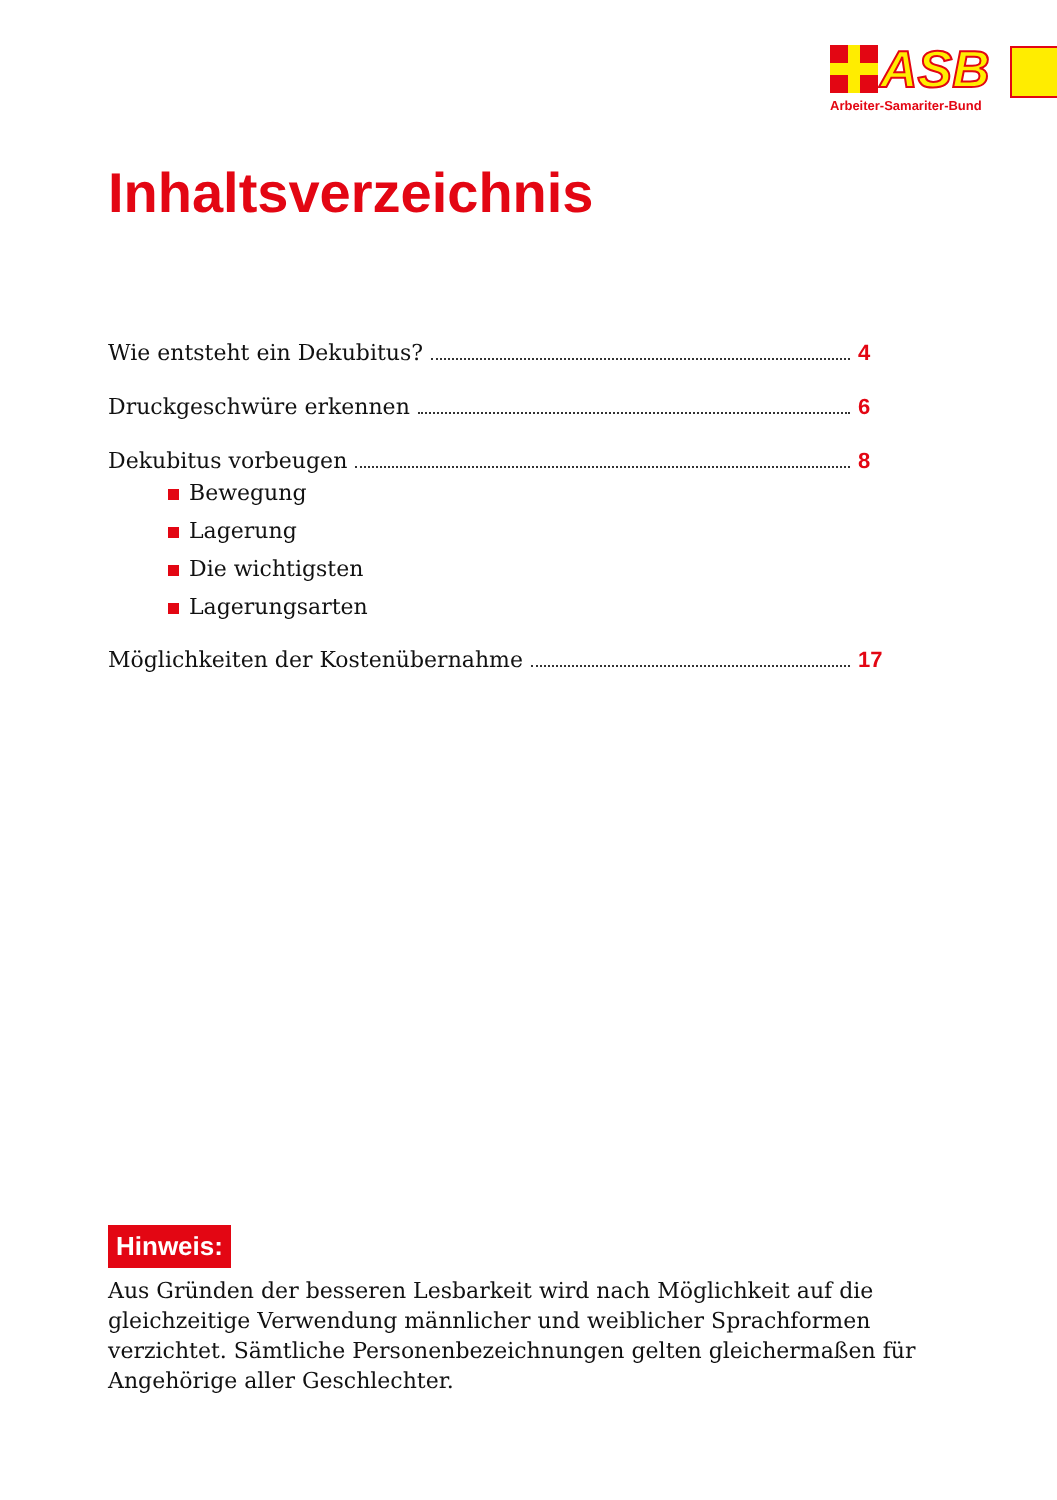ASB
Arbeiter-Samariter-Bund
Inhaltsverzeichnis
Wie entsteht ein Dekubitus? 4
Druckgeschwüre erkennen 6
Dekubitus vorbeugen 8
Bewegung
Lagerung
Die wichtigsten
Lagerungsarten
Möglichkeiten der Kostenübernahme 17
Hinweis:
Aus Gründen der besseren Lesbarkeit wird nach Möglichkeit auf die gleichzeitige Verwendung männlicher und weiblicher Sprachformen verzichtet. Sämtliche Personenbezeichnungen gelten gleichermaßen für Angehörige aller Geschlechter.